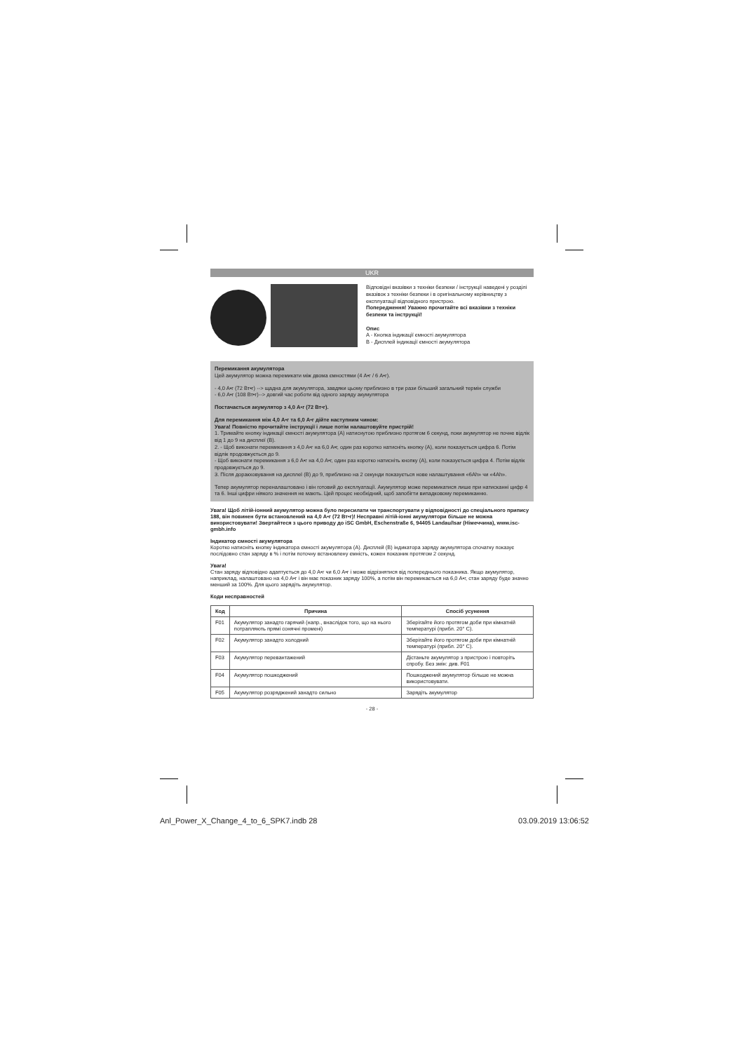UKR
Відповідні вказівки з техніки безпеки / інструкції наведені у розділі вказівок з техніки безпеки і в оригінальному керівництву з експлуатації відповідного пристрою.
Попередження! Уважно прочитайте всі вказівки з техніки безпеки та інструкції!
Опис
A - Кнопка індикації ємності акумулятора
B - Дисплей індикації ємності акумулятора
Перемикання акумулятора
Цей акумулятор можна перемикати між двома ємностями (4 A•г / 6 A•г).
- 4,0 A•г (72 Вт•г) --> щадна для акумулятора, завдяки цьому приблизно в три рази більший загальний термін служби
- 6,0 A•г (108 Вт•г)--> довгий час роботи від одного заряду акумулятора
Постачається акумулятор з 4,0 A•г (72 Вт•г).
Для перемикання між 4,0 A•г та 6,0 A•г дійте наступним чином:
Увага! Повністю прочитайте інструкції і лише потім налаштовуйте пристрій!
1. Тримайте кнопку індикації ємності акумулятора (A) натиснутою приблизно протягом 6 секунд, поки акумулятор не почне відлік від 1 до 9 на дисплеї (B).
2. - Щоб виконати перемикання з 4,0 A•г на 6,0 A•г, один раз коротко натисніть кнопку (A), коли показується цифра 6. Потім відлік продовжується до 9.
- Щоб виконати перемикання з 6,0 A•г на 4,0 A•г, один раз коротко натисніть кнопку (A), коли показується цифра 4. Потім відлік продовжується до 9.
3. Після доракховування на дисплеї (B) до 9, приблизно на 2 секунди показується нове налаштування «6Ah» чи «4Ah».
Тепер акумулятор переналаштовано і він готовий до експлуатації. Акумулятор може перемикатися лише при натисканні цифр 4 та 6. Інші цифри ніякого значення не мають. Цей процес необхідний, щоб запобігти випадковому перемиканню.
Увага! Щоб літій-іонний акумулятор можна було пересилати чи транспортувати у відповідності до спеціального припису 188, він повинен бути встановлений на 4,0 A•г (72 Вт•г)! Несправні літій-іонні акумулятори більше не можна використовувати! Звертайтеся з цього приводу до iSC GmbH, Eschenstraße 6, 94405 Landau/Isar (Німеччина), www.isc-gmbh.info
Індикатор ємності акумулятора
Коротко натисніть кнопку індикатора ємності акумулятора (A). Дисплей (B) індикатора заряду акумулятора спочатку показує послідовно стан заряду в % і потім поточну встановлену ємність, кожен показник протягом 2 секунд.
Увага!
Стан заряду відповідно адаптується до 4,0 A•г чи 6,0 A•г і може відрізнятися від попереднього показника. Якщо акумулятор, наприклад, налаштовано на 4,0 A•г і він має показник заряду 100%, а потім він перемикається на 6,0 A•г, стан заряду буде значно менший за 100%. Для цього зарядіть акумулятор.
Коди несправностей
| Код | Причина | Спосіб усунення |
| --- | --- | --- |
| F01 | Акумулятор занадто гарячий (напр., внаслідок того, що на нього потрапляють прямі сонячні промені) | Зберігайте його протягом доби при кімнатній температурі (прибл. 20° C). |
| F02 | Акумулятор занадто холодний | Зберігайте його протягом доби при кімнатній температурі (прибл. 20° C). |
| F03 | Акумулятор перевантажений | Дістаньте акумулятор з пристрою і повторіть спробу. Без змін: див. F01 |
| F04 | Акумулятор пошкоджений | Пошкоджений акумулятор більше не можна використовувати. |
| F05 | Акумулятор розряджений занадто сильно | Зарядіть акумулятор |
- 28 -
Anl_Power_X_Change_4_to_6_SPK7.indb 28 03.09.2019 13:06:52